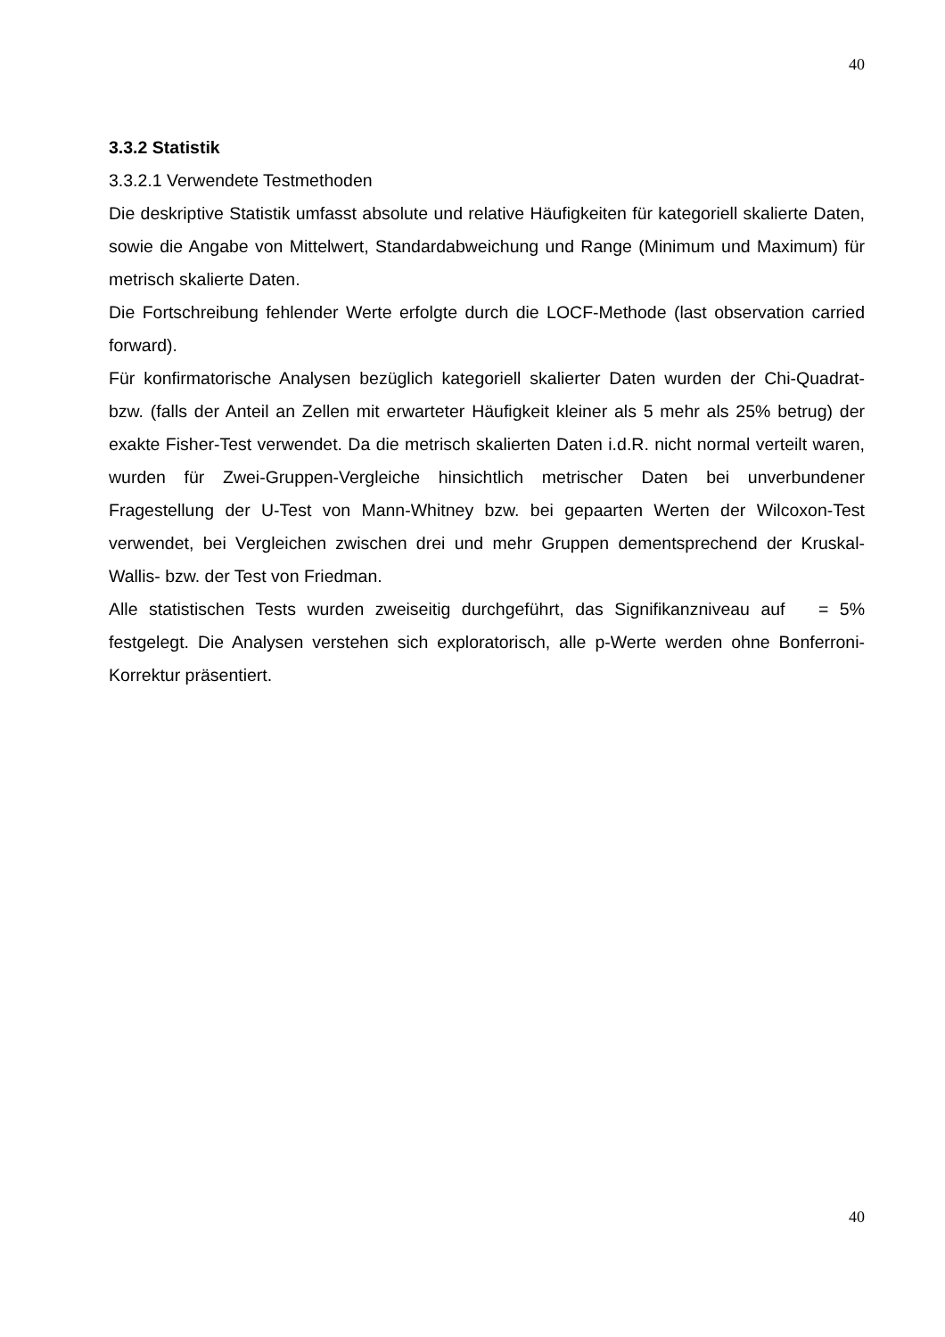40
3.3.2 Statistik
3.3.2.1 Verwendete Testmethoden
Die deskriptive Statistik umfasst absolute und relative Häufigkeiten für kategoriell skalierte Daten, sowie die Angabe von Mittelwert, Standardabweichung und Range (Minimum und Maximum) für metrisch skalierte Daten.
Die Fortschreibung fehlender Werte erfolgte durch die LOCF-Methode (last observation carried forward).
Für konfirmatorische Analysen bezüglich kategoriell skalierter Daten wurden der Chi-Quadrat- bzw. (falls der Anteil an Zellen mit erwarteter Häufigkeit kleiner als 5 mehr als 25% betrug) der exakte Fisher-Test verwendet. Da die metrisch skalierten Daten i.d.R. nicht normal verteilt waren, wurden für Zwei-Gruppen-Vergleiche hinsichtlich metrischer Daten bei unverbundener Fragestellung der U-Test von Mann-Whitney bzw. bei gepaarten Werten der Wilcoxon-Test verwendet, bei Vergleichen zwischen drei und mehr Gruppen dementsprechend der Kruskal-Wallis- bzw. der Test von Friedman.
Alle statistischen Tests wurden zweiseitig durchgeführt, das Signifikanzniveau auf = 5% festgelegt. Die Analysen verstehen sich exploratorisch, alle p-Werte werden ohne Bonferroni-Korrektur präsentiert.
40